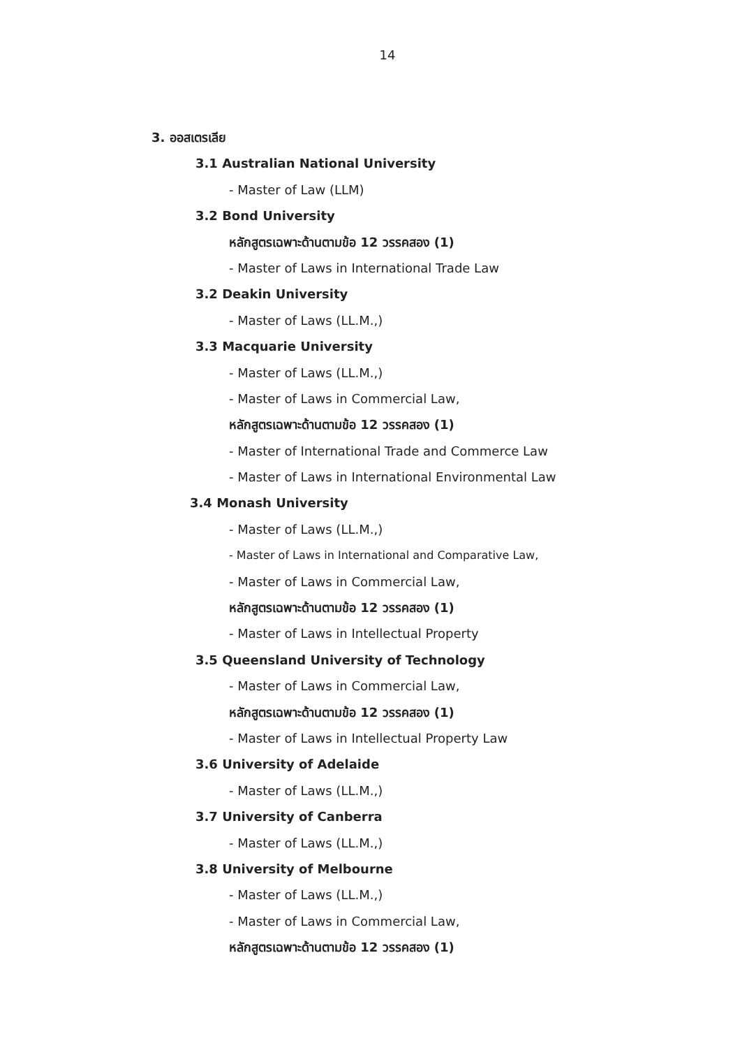14
3. ออสเตรเลีย
3.1 Australian National University
- Master of Law (LLM)
3.2 Bond University
หลักสูตรเฉพาะด้านตามข้อ 12 วรรคสอง (1)
- Master of Laws in International Trade Law
3.2 Deakin University
- Master of Laws (LL.M.,)
3.3 Macquarie University
- Master of Laws (LL.M.,)
- Master of Laws in Commercial Law,
หลักสูตรเฉพาะด้านตามข้อ 12 วรรคสอง (1)
- Master of International Trade and Commerce Law
- Master of Laws in International Environmental Law
3.4 Monash University
- Master of Laws (LL.M.,)
- Master of Laws in International and Comparative Law,
- Master of Laws in Commercial Law,
หลักสูตรเฉพาะด้านตามข้อ 12 วรรคสอง (1)
- Master of Laws in Intellectual Property
3.5 Queensland University of Technology
- Master of Laws in Commercial Law,
หลักสูตรเฉพาะด้านตามข้อ 12 วรรคสอง (1)
- Master of Laws in Intellectual Property Law
3.6 University of Adelaide
- Master of Laws (LL.M.,)
3.7 University of Canberra
- Master of Laws (LL.M.,)
3.8 University of Melbourne
- Master of Laws (LL.M.,)
- Master of Laws in Commercial Law,
หลักสูตรเฉพาะด้านตามข้อ 12 วรรคสอง (1)